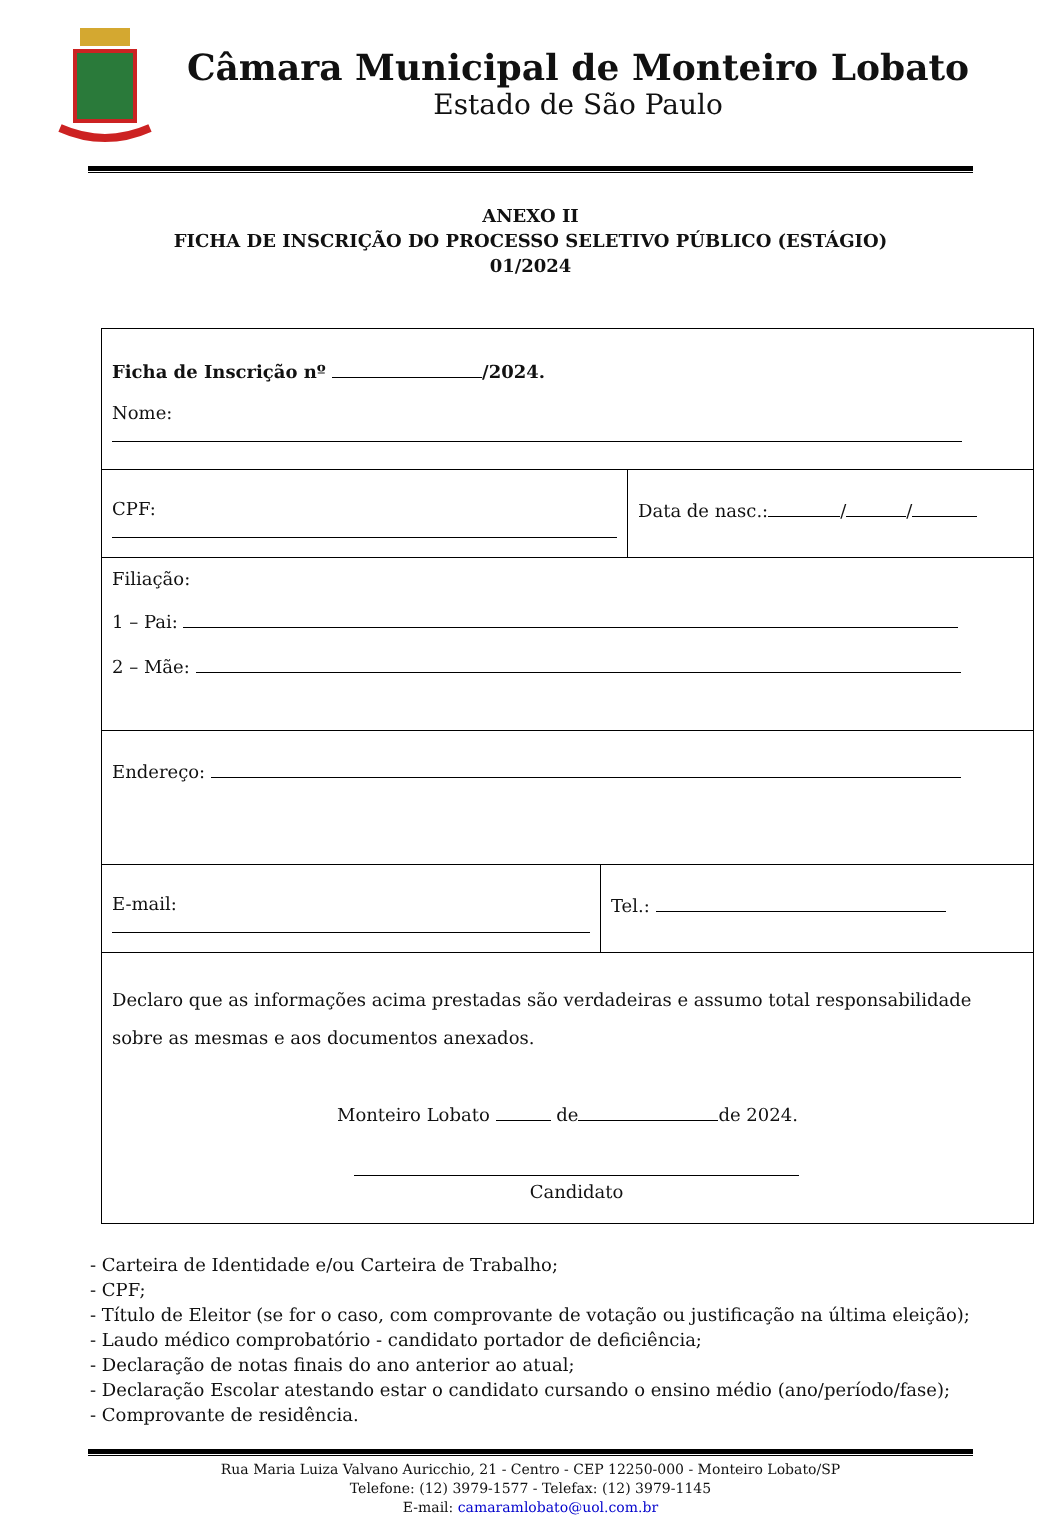Câmara Municipal de Monteiro Lobato
Estado de São Paulo
ANEXO II
FICHA DE INSCRIÇÃO DO PROCESSO SELETIVO PÚBLICO (ESTÁGIO)
01/2024
Ficha de Inscrição nº /2024.
Nome:
CPF: Data de nasc.: / /
Filiação:
1 – Pai:
2 – Mãe:
Endereço:
E-mail: Tel.:
Declaro que as informações acima prestadas são verdadeiras e assumo total responsabilidade sobre as mesmas e aos documentos anexados.
Monteiro Lobato de de 2024.
Candidato
- Carteira de Identidade e/ou Carteira de Trabalho;
- CPF;
- Título de Eleitor (se for o caso, com comprovante de votação ou justificação na última eleição);
- Laudo médico comprobatório - candidato portador de deficiência;
- Declaração de notas finais do ano anterior ao atual;
- Declaração Escolar atestando estar o candidato cursando o ensino médio (ano/período/fase);
- Comprovante de residência.
Rua Maria Luiza Valvano Auricchio, 21 - Centro - CEP 12250-000 - Monteiro Lobato/SP
Telefone: (12) 3979-1577 - Telefax: (12) 3979-1145
E-mail: camaramlobato@uol.com.br